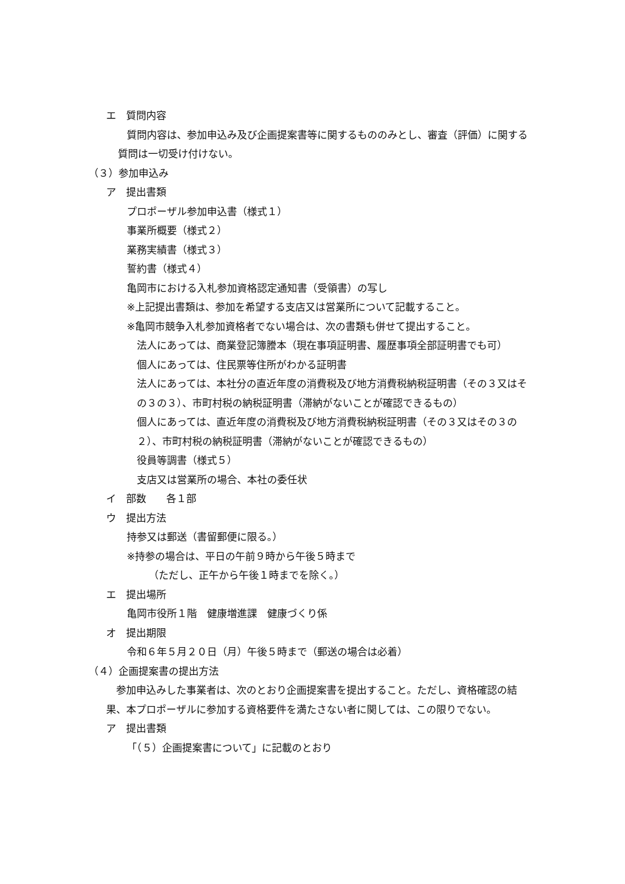エ　質問内容
質問内容は、参加申込み及び企画提案書等に関するもののみとし、審査（評価）に関する質問は一切受け付けない。
（３）参加申込み
ア　提出書類
プロポーザル参加申込書（様式１）
事業所概要（様式２）
業務実績書（様式３）
誓約書（様式４）
亀岡市における入札参加資格認定通知書（受領書）の写し
※上記提出書類は、参加を希望する支店又は営業所について記載すること。
※亀岡市競争入札参加資格者でない場合は、次の書類も併せて提出すること。
法人にあっては、商業登記簿謄本（現在事項証明書、履歴事項全部証明書でも可）
個人にあっては、住民票等住所がわかる証明書
法人にあっては、本社分の直近年度の消費税及び地方消費税納税証明書（その３又はその３の３）、市町村税の納税証明書（滞納がないことが確認できるもの）
個人にあっては、直近年度の消費税及び地方消費税納税証明書（その３又はその３の２）、市町村税の納税証明書（滞納がないことが確認できるもの）
役員等調書（様式５）
支店又は営業所の場合、本社の委任状
イ　部数　　各１部
ウ　提出方法
持参又は郵送（書留郵便に限る。）
※持参の場合は、平日の午前９時から午後５時まで
（ただし、正午から午後１時までを除く。）
エ　提出場所
亀岡市役所１階　健康増進課　健康づくり係
オ　提出期限
令和６年５月２０日（月）午後５時まで（郵送の場合は必着）
（４）企画提案書の提出方法
参加申込みした事業者は、次のとおり企画提案書を提出すること。ただし、資格確認の結果、本プロポーザルに参加する資格要件を満たさない者に関しては、この限りでない。
ア　提出書類
「（５）企画提案書について」に記載のとおり